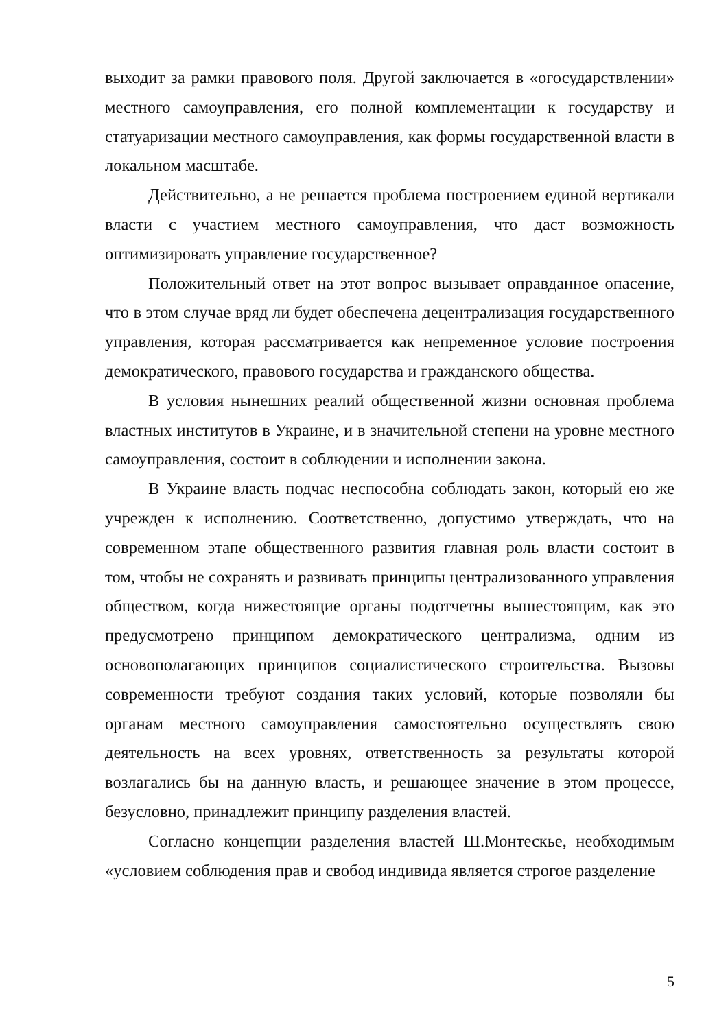выходит за рамки правового поля. Другой заключается в «огосударствлении» местного самоуправления, его полной комплементации к государству и статуаризации местного самоуправления, как формы государственной власти в локальном масштабе.
Действительно, а не решается проблема построением единой вертикали власти с участием местного самоуправления, что даст возможность оптимизировать управление государственное?
Положительный ответ на этот вопрос вызывает оправданное опасение, что в этом случае вряд ли будет обеспечена децентрализация государственного управления, которая рассматривается как непременное условие построения демократического, правового государства и гражданского общества.
В условия нынешних реалий общественной жизни основная проблема властных институтов в Украине, и в значительной степени на уровне местного самоуправления, состоит в соблюдении и исполнении закона.
В Украине власть подчас неспособна соблюдать закон, который ею же учрежден к исполнению. Соответственно, допустимо утверждать, что на современном этапе общественного развития главная роль власти состоит в том, чтобы не сохранять и развивать принципы централизованного управления обществом, когда нижестоящие органы подотчетны вышестоящим, как это предусмотрено принципом демократического централизма, одним из основополагающих принципов социалистического строительства. Вызовы современности требуют создания таких условий, которые позволяли бы органам местного самоуправления самостоятельно осуществлять свою деятельность на всех уровнях, ответственность за результаты которой возлагались бы на данную власть, и решающее значение в этом процессе, безусловно, принадлежит принципу разделения властей.
Согласно концепции разделения властей Ш.Монтескье, необходимым «условием соблюдения прав и свобод индивида является строгое разделение
5